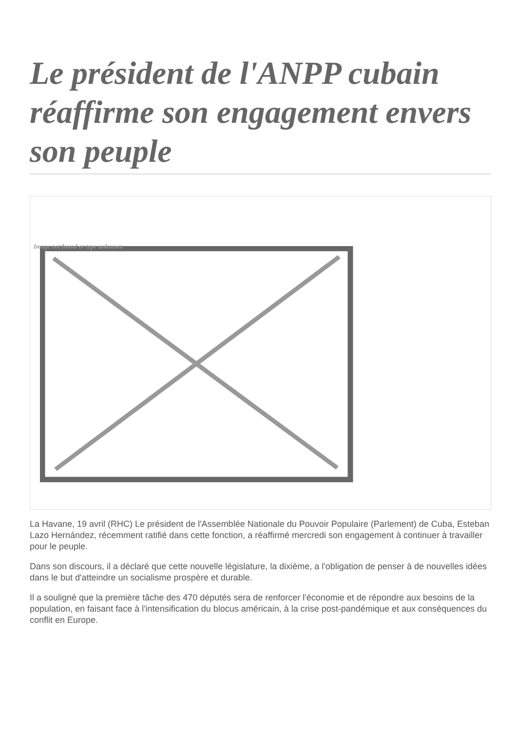Le président de l'ANPP cubain réaffirme son engagement envers son peuple
Image not found or type unknown
La Havane, 19 avril (RHC) Le président de l'Assemblée Nationale du Pouvoir Populaire (Parlement) de Cuba, Esteban Lazo Hernández, récemment ratifié dans cette fonction, a réaffirmé mercredi son engagement à continuer à travailler pour le peuple.
Dans son discours, il a déclaré que cette nouvelle législature, la dixième, a l'obligation de penser à de nouvelles idées dans le but d'atteindre un socialisme prospère et durable.
Il a souligné que la première tâche des 470 députés sera de renforcer l'économie et de répondre aux besoins de la population, en faisant face à l'intensification du blocus américain, à la crise post-pandémique et aux conséquences du conflit en Europe.